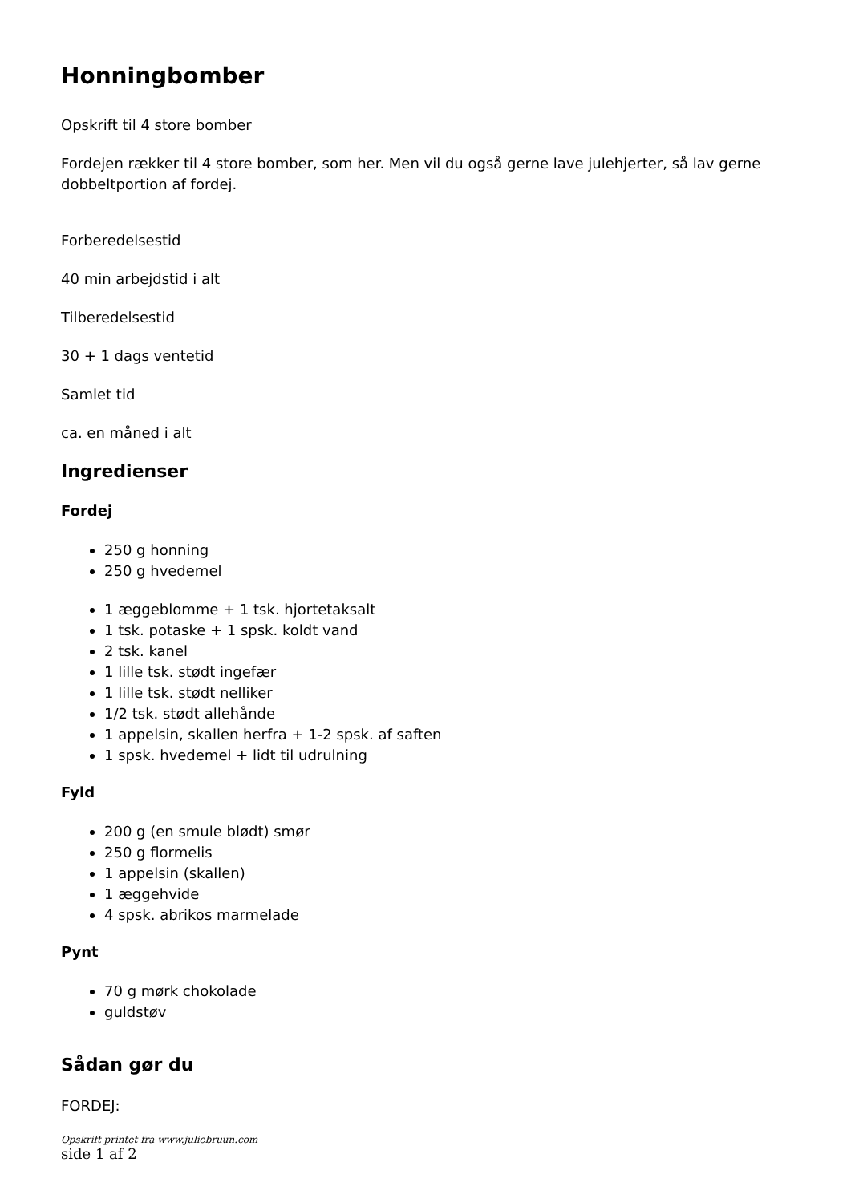Honningbomber
Opskrift til 4 store bomber
Fordejen rækker til 4 store bomber, som her. Men vil du også gerne lave julehjerter, så lav gerne dobbeltportion af fordej.
Forberedelsestid
40 min arbejdstid i alt
Tilberedelsestid
30 + 1 dags ventetid
Samlet tid
ca. en måned i alt
Ingredienser
Fordej
250 g honning
250 g hvedemel
1 æggeblomme + 1 tsk. hjortetaksalt
1 tsk. potaske + 1 spsk. koldt vand
2 tsk. kanel
1 lille tsk. stødt ingefær
1 lille tsk. stødt nelliker
1/2 tsk. stødt allehånde
1 appelsin, skallen herfra + 1-2 spsk. af saften
1 spsk. hvedemel + lidt til udrulning
Fyld
200 g (en smule blødt) smør
250 g flormelis
1 appelsin (skallen)
1 æggehvide
4 spsk. abrikos marmelade
Pynt
70 g mørk chokolade
guldstøv
Sådan gør du
FORDEJ:
Opskrift printet fra www.juliebruun.com
side 1 af 2